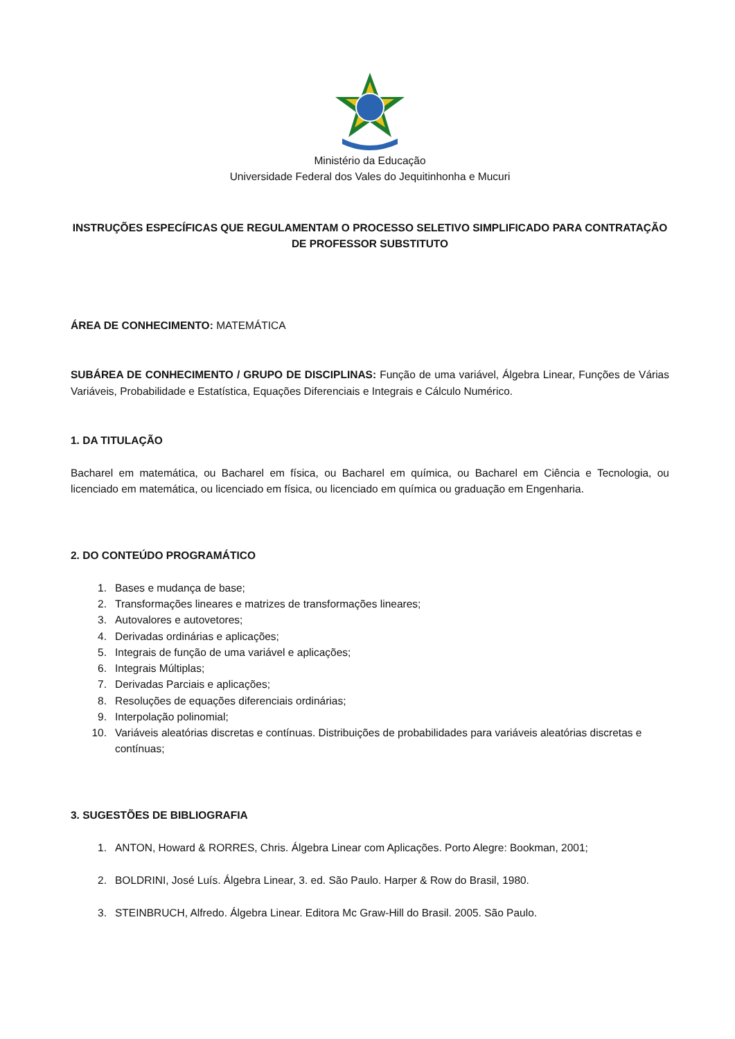Ministério da Educação
Universidade Federal dos Vales do Jequitinhonha e Mucuri
INSTRUÇÕES ESPECÍFICAS QUE REGULAMENTAM O PROCESSO SELETIVO SIMPLIFICADO PARA CONTRATAÇÃO DE PROFESSOR SUBSTITUTO
ÁREA DE CONHECIMENTO: MATEMÁTICA
SUBÁREA DE CONHECIMENTO / GRUPO DE DISCIPLINAS: Função de uma variável, Álgebra Linear, Funções de Várias Variáveis, Probabilidade e Estatística, Equações Diferenciais e Integrais e Cálculo Numérico.
1. DA TITULAÇÃO
Bacharel em matemática, ou Bacharel em física, ou Bacharel em química, ou Bacharel em Ciência e Tecnologia, ou licenciado em matemática, ou licenciado em física, ou licenciado em química ou graduação em Engenharia.
2. DO CONTEÚDO PROGRAMÁTICO
1. Bases e mudança de base;
2. Transformações lineares e matrizes de transformações lineares;
3. Autovalores e autovetores;
4. Derivadas ordinárias e aplicações;
5. Integrais de função de uma variável e aplicações;
6. Integrais Múltiplas;
7. Derivadas Parciais e aplicações;
8. Resoluções de equações diferenciais ordinárias;
9. Interpolação polinomial;
10. Variáveis aleatórias discretas e contínuas. Distribuições de probabilidades para variáveis aleatórias discretas e contínuas;
3. SUGESTÕES DE BIBLIOGRAFIA
1. ANTON, Howard & RORRES, Chris. Álgebra Linear com Aplicações. Porto Alegre: Bookman, 2001;
2. BOLDRINI, José Luís. Álgebra Linear, 3. ed. São Paulo. Harper & Row do Brasil, 1980.
3. STEINBRUCH, Alfredo. Álgebra Linear. Editora Mc Graw-Hill do Brasil. 2005. São Paulo.